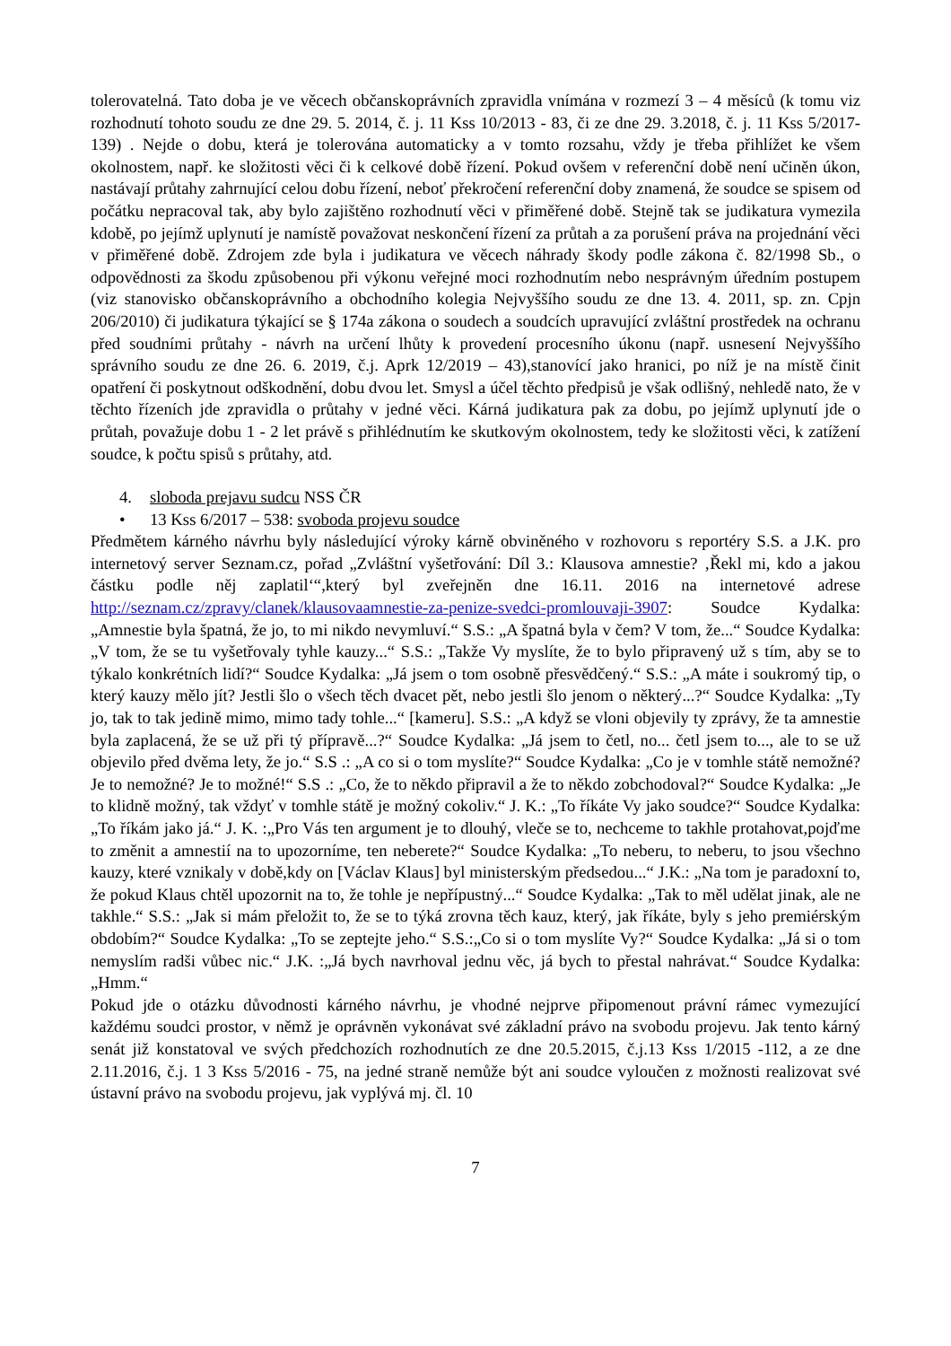tolerovatelná. Tato doba je ve věcech občanskoprávních zpravidla vnímána v rozmezí 3 – 4 měsíců (k tomu viz rozhodnutí tohoto soudu ze dne 29. 5. 2014, č. j. 11 Kss 10/2013 - 83, či ze dne 29. 3.2018, č. j. 11 Kss 5/2017- 139) . Nejde o dobu, která je tolerována automaticky a v tomto rozsahu, vždy je třeba přihlížet ke všem okolnostem, např. ke složitosti věci či k celkové době řízení. Pokud ovšem v referenční době není učiněn úkon, nastávají průtahy zahrnující celou dobu řízení, neboť překročení referenční doby znamená, že soudce se spisem od počátku nepracoval tak, aby bylo zajištěno rozhodnutí věci v přiměřené době. Stejně tak se judikatura vymezila kdobě, po jejímž uplynutí je namístě považovat neskončení řízení za průtah a za porušení práva na projednání věci v přiměřené době. Zdrojem zde byla i judikatura ve věcech náhrady škody podle zákona č. 82/1998 Sb., o odpovědnosti za škodu způsobenou při výkonu veřejné moci rozhodnutím nebo nesprávným úředním postupem (viz stanovisko občanskoprávního a obchodního kolegia Nejvyššího soudu ze dne 13. 4. 2011, sp. zn. Cpjn 206/2010) či judikatura týkající se § 174a zákona o soudech a soudcích upravující zvláštní prostředek na ochranu před soudními průtahy - návrh na určení lhůty k provedení procesního úkonu (např. usnesení Nejvyššího správního soudu ze dne 26. 6. 2019, č.j. Aprk 12/2019 – 43),stanovící jako hranici, po níž je na místě činit opatření či poskytnout odškodnění, dobu dvou let. Smysl a účel těchto předpisů je však odlišný, nehledě nato, že v těchto řízeních jde zpravidla o průtahy v jedné věci. Kárná judikatura pak za dobu, po jejímž uplynutí jde o průtah, považuje dobu 1 - 2 let právě s přihlédnutím ke skutkovým okolnostem, tedy ke složitosti věci, k zatížení soudce, k počtu spisů s průtahy, atd.
4. sloboda prejavu sudcu NSS ČR
• 13 Kss 6/2017 – 538: svoboda projevu soudce
Předmětem kárného návrhu byly následující výroky kárně obviněného v rozhovoru s reportéry S.S. a J.K. pro internetový server Seznam.cz, pořad „Zvláštní vyšetřování: Díl 3.: Klausova amnestie? ‚Řekl mi, kdo a jakou částku podle něj zaplatil‘“,který byl zveřejněn dne 16.11. 2016 na internetové adrese http://seznam.cz/zpravy/clanek/klausovaamnestie-za-penize-svedci-promlouvaji-3907: Soudce Kydalka: „Amnestie byla špatná, že jo, to mi nikdo nevymluví.“ S.S.: „A špatná byla v čem? V tom, že...“ Soudce Kydalka: „V tom, že se tu vyšetřovaly tyhle kauzy...“ S.S.: „Takže Vy myslíte, že to bylo připravený už s tím, aby se to týkalo konkrétních lidí?“ Soudce Kydalka: „Já jsem o tom osobně přesvědčený.“ S.S.: „A máte i soukromý tip, o který kauzy mělo jít? Jestli šlo o všech těch dvacet pět, nebo jestli šlo jenom o některý...?“ Soudce Kydalka: „Ty jo, tak to tak jedině mimo, mimo tady tohle...“ [kameru]. S.S.: „A když se vloni objevily ty zprávy, že ta amnestie byla zaplacená, že se už při tý přípravě...?“ Soudce Kydalka: „Já jsem to četl, no... četl jsem to..., ale to se už objevilo před dvěma lety, že jo.“ S.S .: „A co si o tom myslíte?“ Soudce Kydalka: „Co je v tomhle státě nemožné? Je to nemožné? Je to možné!“ S.S .: „Co, že to někdo připravil a že to někdo zobchodoval?“ Soudce Kydalka: „Je to klidně možný, tak vždyť v tomhle státě je možný cokoliv.“ J. K.: „To říkáte Vy jako soudce?“ Soudce Kydalka: „To říkám jako já.“ J. K. :„Pro Vás ten argument je to dlouhý, vleče se to, nechceme to takhle protahovat,pojďme to změnit a amnestií na to upozorníme, ten neberete?“ Soudce Kydalka: „To neberu, to neberu, to jsou všechno kauzy, které vznikaly v době,kdy on [Václav Klaus] byl ministerským předsedou...“ J.K.: „Na tom je paradoxní to, že pokud Klaus chtěl upozornit na to, že tohle je nepřípustný...“ Soudce Kydalka: „Tak to měl udělat jinak, ale ne takhle.“ S.S.: „Jak si mám přeložit to, že se to týká zrovna těch kauz, který, jak říkáte, byly s jeho premiérským obdobím?“ Soudce Kydalka: „To se zeptejte jeho.“ S.S.:„Co si o tom myslíte Vy?“ Soudce Kydalka: „Já si o tom nemyslím radši vůbec nic.“ J.K. :„Já bych navrhoval jednu věc, já bych to přestal nahrávat.“ Soudce Kydalka:„Hmm.“
Pokud jde o otázku důvodnosti kárného návrhu, je vhodné nejprve připomenout právní rámec vymezující každému soudci prostor, v němž je oprávněn vykonávat své základní právo na svobodu projevu. Jak tento kárný senát již konstatoval ve svých předchozích rozhodnutích ze dne 20.5.2015, č.j.13 Kss 1/2015 -112, a ze dne 2.11.2016, č.j. 1 3 Kss 5/2016 - 75, na jedné straně nemůže být ani soudce vyloučen z možnosti realizovat své ústavní právo na svobodu projevu, jak vyplývá mj. čl. 10
7